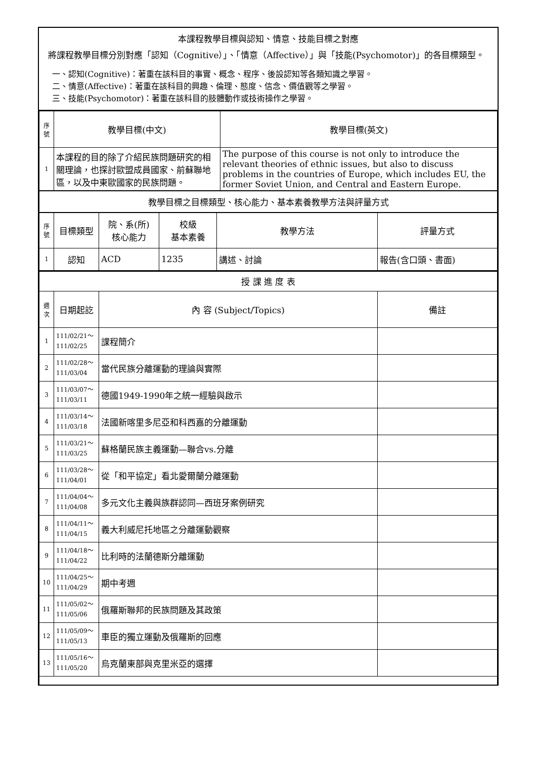本課程教學目標與認知、情意、技能目標之對應
將課程教學目標分別對應「認知（Cognitive）」、「情意（Affective）」與「技能(Psychomotor)」的各目標類型。
一、認知(Cognitive)：著重在該科目的事實、概念、程序、後設認知等各類知識之學習。
二、情意(Affective)：著重在該科目的興趣、倫理、態度、信念、價值觀等之學習。
三、技能(Psychomotor)：著重在該科目的肢體動作或技術操作之學習。
| 序號 | 教學目標(中文) | 教學目標(英文) |
| --- | --- | --- |
| 1 | 本課程的目的除了介紹民族問題研究的相關理論，也探討歐盟成員國家、前蘇聯地區，以及中東歐國家的民族問題。 | The purpose of this course is not only to introduce the relevant theories of ethnic issues, but also to discuss problems in the countries of Europe, which includes EU, the former Soviet Union, and Central and Eastern Europe. |
| 教學目標之目標類型、核心能力、基本素養教學方法與評量方式 | | |
| 序號 | 目標類型 | 院、系(所) 核心能力 | 校級 基本素養 | 教學方法 | 評量方式 |
| --- | --- | --- | --- | --- | --- |
| 1 | 認知 | ACD | 1235 | 講述、討論 | 報告(含口頭、書面) |
| 授 課 進 度 表 | | | |
| 週次 | 日期起訖 | 內 容 (Subject/Topics) | 備註 |
| 1 | 111/02/21～ 111/02/25 | 課程簡介 | |
| 2 | 111/02/28～ 111/03/04 | 當代民族分離運動的理論與實際 | |
| 3 | 111/03/07～ 111/03/11 | 德國1949-1990年之統一經驗與啟示 | |
| 4 | 111/03/14～ 111/03/18 | 法國新喀里多尼亞和科西嘉的分離運動 | |
| 5 | 111/03/21～ 111/03/25 | 蘇格蘭民族主義運動—聯合vs.分離 | |
| 6 | 111/03/28～ 111/04/01 | 從「和平協定」看北愛爾蘭分離運動 | |
| 7 | 111/04/04～ 111/04/08 | 多元文化主義與族群認同—西班牙案例研究 | |
| 8 | 111/04/11～ 111/04/15 | 義大利威尼托地區之分離運動觀察 | |
| 9 | 111/04/18～ 111/04/22 | 比利時的法蘭德斯分離運動 | |
| 10 | 111/04/25～ 111/04/29 | 期中考週 | |
| 11 | 111/05/02～ 111/05/06 | 俄羅斯聯邦的民族問題及其政策 | |
| 12 | 111/05/09～ 111/05/13 | 車臣的獨立運動及俄羅斯的回應 | |
| 13 | 111/05/16～ 111/05/20 | 烏克蘭東部與克里米亞的選擇 | |